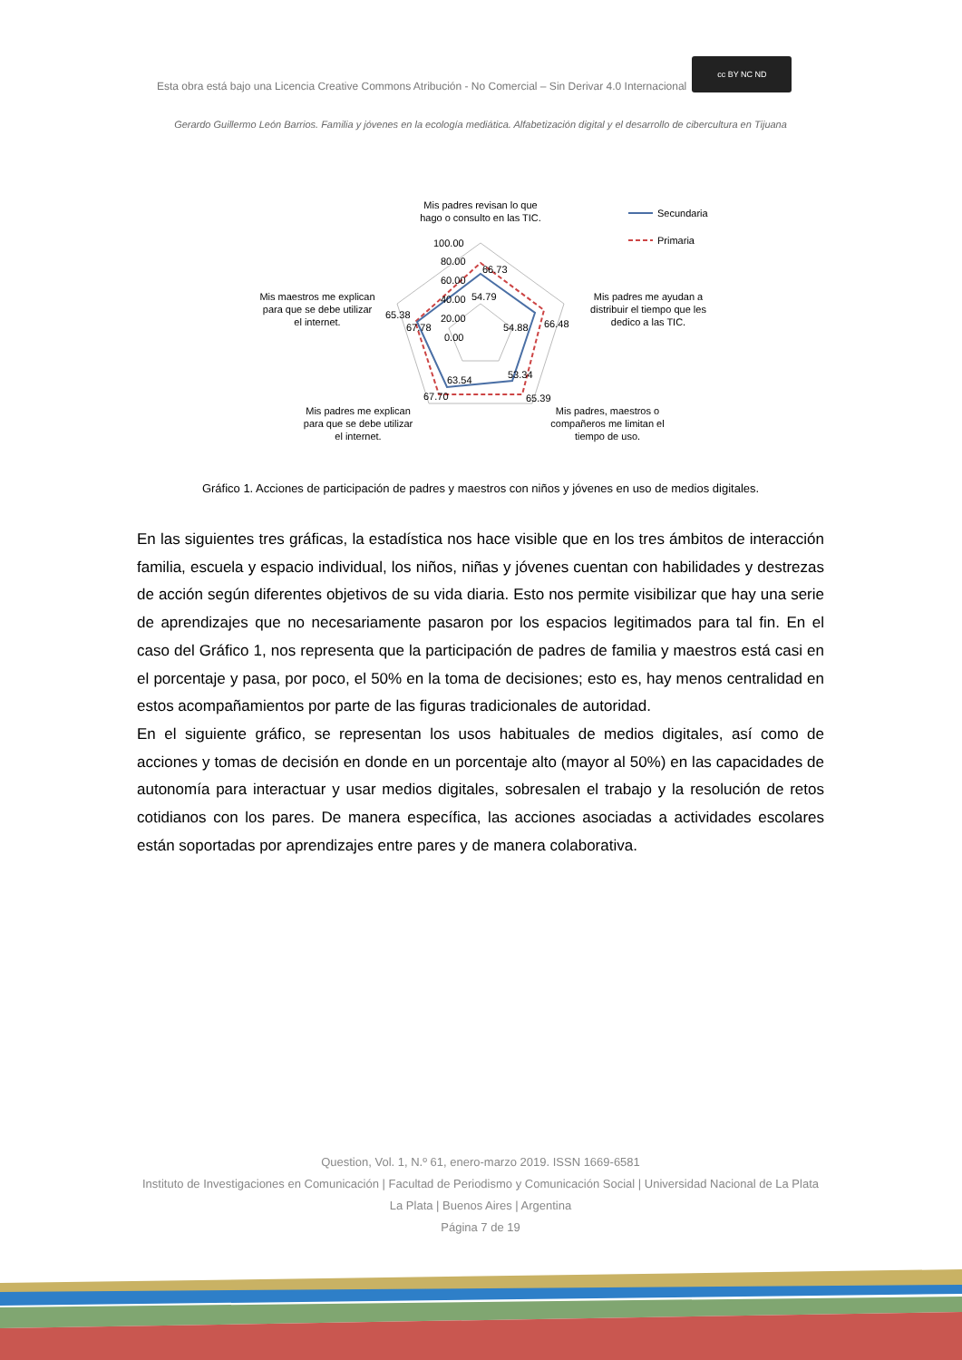Esta obra está bajo una Licencia Creative Commons Atribución - No Comercial – Sin Derivar 4.0 Internacional
cc BY NC ND
Gerardo Guillermo León Barrios. Familia y jóvenes en la ecología mediática. Alfabetización digital y el desarrollo de cibercultura en Tijuana
Mis padres revisan lo que
hago o consulto en las TIC.
100.00
80.00
60.00
40.00
20.00
0.00
66.73
54.79
66.48
54.88
53.34
65.39
63.54
67.70
65.38
67.78
Mis maestros me explican
para que se debe utilizar
el internet.
Mis padres me ayudan a
distribuir el tiempo que les
dedico a las TIC.
Mis padres me explican
para que se debe utilizar
el internet.
Mis padres, maestros o
compañeros me limitan el
tiempo de uso.
Secundaria
Primaria
Gráfico 1. Acciones de participación de padres y maestros con niños y jóvenes en uso de medios digitales.
En las siguientes tres gráficas, la estadística nos hace visible que en los tres ámbitos de interacción familia, escuela y espacio individual, los niños, niñas y jóvenes cuentan con habilidades y destrezas de acción según diferentes objetivos de su vida diaria. Esto nos permite visibilizar que hay una serie de aprendizajes que no necesariamente pasaron por los espacios legitimados para tal fin. En el caso del Gráfico 1, nos representa que la participación de padres de familia y maestros está casi en el porcentaje y pasa, por poco, el 50% en la toma de decisiones; esto es, hay menos centralidad en estos acompañamientos por parte de las figuras tradicionales de autoridad.
En el siguiente gráfico, se representan los usos habituales de medios digitales, así como de acciones y tomas de decisión en donde en un porcentaje alto (mayor al 50%) en las capacidades de autonomía para interactuar y usar medios digitales, sobresalen el trabajo y la resolución de retos cotidianos con los pares. De manera específica, las acciones asociadas a actividades escolares están soportadas por aprendizajes entre pares y de manera colaborativa.
Question, Vol. 1, N.º 61, enero-marzo 2019. ISSN 1669-6581
Instituto de Investigaciones en Comunicación | Facultad de Periodismo y Comunicación Social | Universidad Nacional de La Plata La Plata | Buenos Aires | Argentina
Página 7 de 19